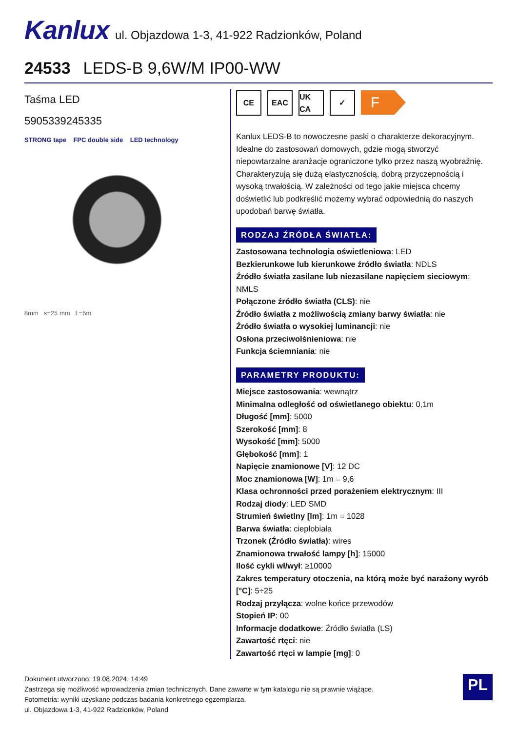Kanlux ul. Objazdowa 1-3, 41-922 Radzionków, Poland
24533 LEDS-B 9,6W/M IP00-WW
Taśma LED
5905339245335
STRONG tape FPC double side LED technology
8mm s=25 mm L=5m
CE EAC UK CA ✓
F
Kanlux LEDS-B to nowoczesne paski o charakterze dekoracyjnym. Idealne do zastosowań domowych, gdzie mogą stworzyć niepowtarzalne aranżacje ograniczone tylko przez naszą wyobraźnię. Charakteryzują się dużą elastycznością, dobrą przyczepnością i wysoką trwałością. W zależności od tego jakie miejsca chcemy doświetlić lub podkreślić możemy wybrać odpowiednią do naszych upodobań barwę światła.
RODZAJ ŹRÓDŁA ŚWIATŁA:
Zastosowana technologia oświetleniowa: LED
Bezkierunkowe lub kierunkowe źródło światła: NDLS
Źródło światła zasilane lub niezasilane napięciem sieciowym: NMLS
Połączone źródło światła (CLS): nie
Źródło światła z możliwością zmiany barwy światła: nie
Źródło światła o wysokiej luminancji: nie
Osłona przeciwolśnieniowa: nie
Funkcja ściemniania: nie
PARAMETRY PRODUKTU:
Miejsce zastosowania: wewnątrz
Minimalna odległość od oświetlanego obiektu: 0,1m
Długość [mm]: 5000
Szerokość [mm]: 8
Wysokość [mm]: 5000
Głębokość [mm]: 1
Napięcie znamionowe [V]: 12 DC
Moc znamionowa [W]: 1m = 9,6
Klasa ochronności przed porażeniem elektrycznym: III
Rodzaj diody: LED SMD
Strumień świetlny [lm]: 1m = 1028
Barwa światła: ciepłobiała
Trzonek (Źródło światła): wires
Znamionowa trwałość lampy [h]: 15000
Ilość cykli wł/wył: ≥10000
Zakres temperatury otoczenia, na którą może być narażony wyrób [°C]: 5÷25
Rodzaj przyłącza: wolne końce przewodów
Stopień IP: 00
Informacje dodatkowe: Źródło światła (LS)
Zawartość rtęci: nie
Zawartość rtęci w lampie [mg]: 0
Dokument utworzono: 19.08.2024, 14:49
Zastrzega się możliwość wprowadzenia zmian technicznych. Dane zawarte w tym katalogu nie są prawnie wiążące.
Fotometria: wyniki uzyskane podczas badania konkretnego egzemplarza.
ul. Objazdowa 1-3, 41-922 Radzionków, Poland
PL